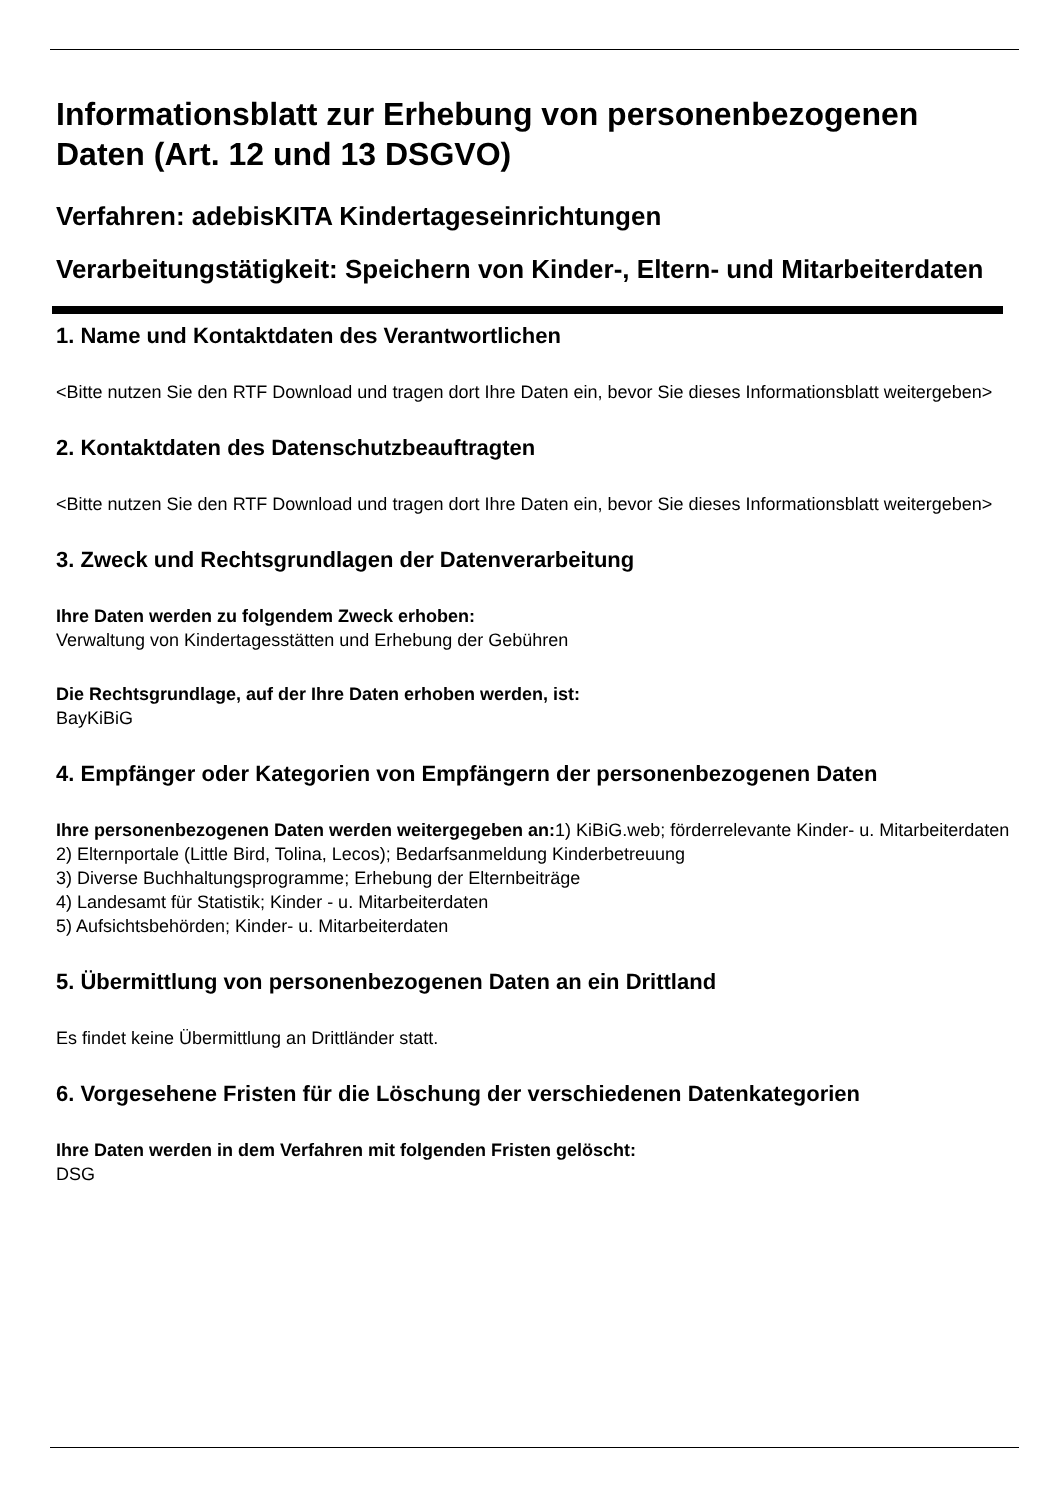Informationsblatt zur Erhebung von personenbezogenen Daten (Art. 12 und 13 DSGVO)
Verfahren: adebisKITA Kindertageseinrichtungen
Verarbeitungstätigkeit: Speichern von Kinder-, Eltern- und Mitarbeiterdaten
1. Name und Kontaktdaten des Verantwortlichen
<Bitte nutzen Sie den RTF Download und tragen dort Ihre Daten ein, bevor Sie dieses Informationsblatt weitergeben>
2. Kontaktdaten des Datenschutzbeauftragten
<Bitte nutzen Sie den RTF Download und tragen dort Ihre Daten ein, bevor Sie dieses Informationsblatt weitergeben>
3. Zweck und Rechtsgrundlagen der Datenverarbeitung
Ihre Daten werden zu folgendem Zweck erhoben:
Verwaltung von Kindertagesstätten und Erhebung der Gebühren
Die Rechtsgrundlage, auf der Ihre Daten erhoben werden, ist:
BayKiBiG
4. Empfänger oder Kategorien von Empfängern der personenbezogenen Daten
Ihre personenbezogenen Daten werden weitergegeben an: 1) KiBiG.web; förderrelevante Kinder- u. Mitarbeiterdaten
2) Elternportale (Little Bird, Tolina, Lecos); Bedarfsanmeldung Kinderbetreuung
3) Diverse Buchhaltungsprogramme; Erhebung der Elternbeiträge
4) Landesamt für Statistik; Kinder - u. Mitarbeiterdaten
5) Aufsichtsbehörden; Kinder- u. Mitarbeiterdaten
5. Übermittlung von personenbezogenen Daten an ein Drittland
Es findet keine Übermittlung an Drittländer statt.
6. Vorgesehene Fristen für die Löschung der verschiedenen Datenkategorien
Ihre Daten werden in dem Verfahren mit folgenden Fristen gelöscht:
DSG